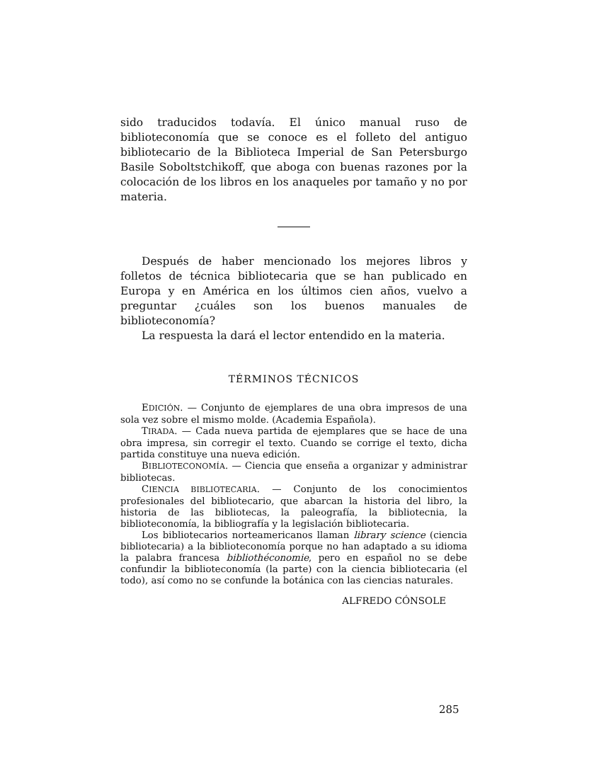sido traducidos todavía. El único manual ruso de biblioteconomía que se conoce es el folleto del antiguo bibliotecario de la Biblioteca Imperial de San Petersburgo Basile Soboltstchikoff, que aboga con buenas razones por la colocación de los libros en los anaqueles por tamaño y no por materia.
Después de haber mencionado los mejores libros y folletos de técnica bibliotecaria que se han publicado en Europa y en América en los últimos cien años, vuelvo a preguntar ¿cuáles son los buenos manuales de biblioteconomía?
La respuesta la dará el lector entendido en la materia.
TÉRMINOS TÉCNICOS
EDICIÓN. — Conjunto de ejemplares de una obra impresos de una sola vez sobre el mismo molde. (Academia Española).
TIRADA. — Cada nueva partida de ejemplares que se hace de una obra impresa, sin corregir el texto. Cuando se corrige el texto, dicha partida constituye una nueva edición.
BIBLIOTECONOMÍA. — Ciencia que enseña a organizar y administrar bibliotecas.
CIENCIA BIBLIOTECARIA. — Conjunto de los conocimientos profesionales del bibliotecario, que abarcan la historia del libro, la historia de las bibliotecas, la paleografía, la bibliotecnia, la biblioteconomía, la bibliografía y la legislación bibliotecaria.
Los bibliotecarios norteamericanos llaman library science (ciencia bibliotecaria) a la biblioteconomía porque no han adaptado a su idioma la palabra francesa bibliothéconomie, pero en español no se debe confundir la biblioteconomía (la parte) con la ciencia bibliotecaria (el todo), así como no se confunde la botánica con las ciencias naturales.
ALFREDO CÓNSOLE
285